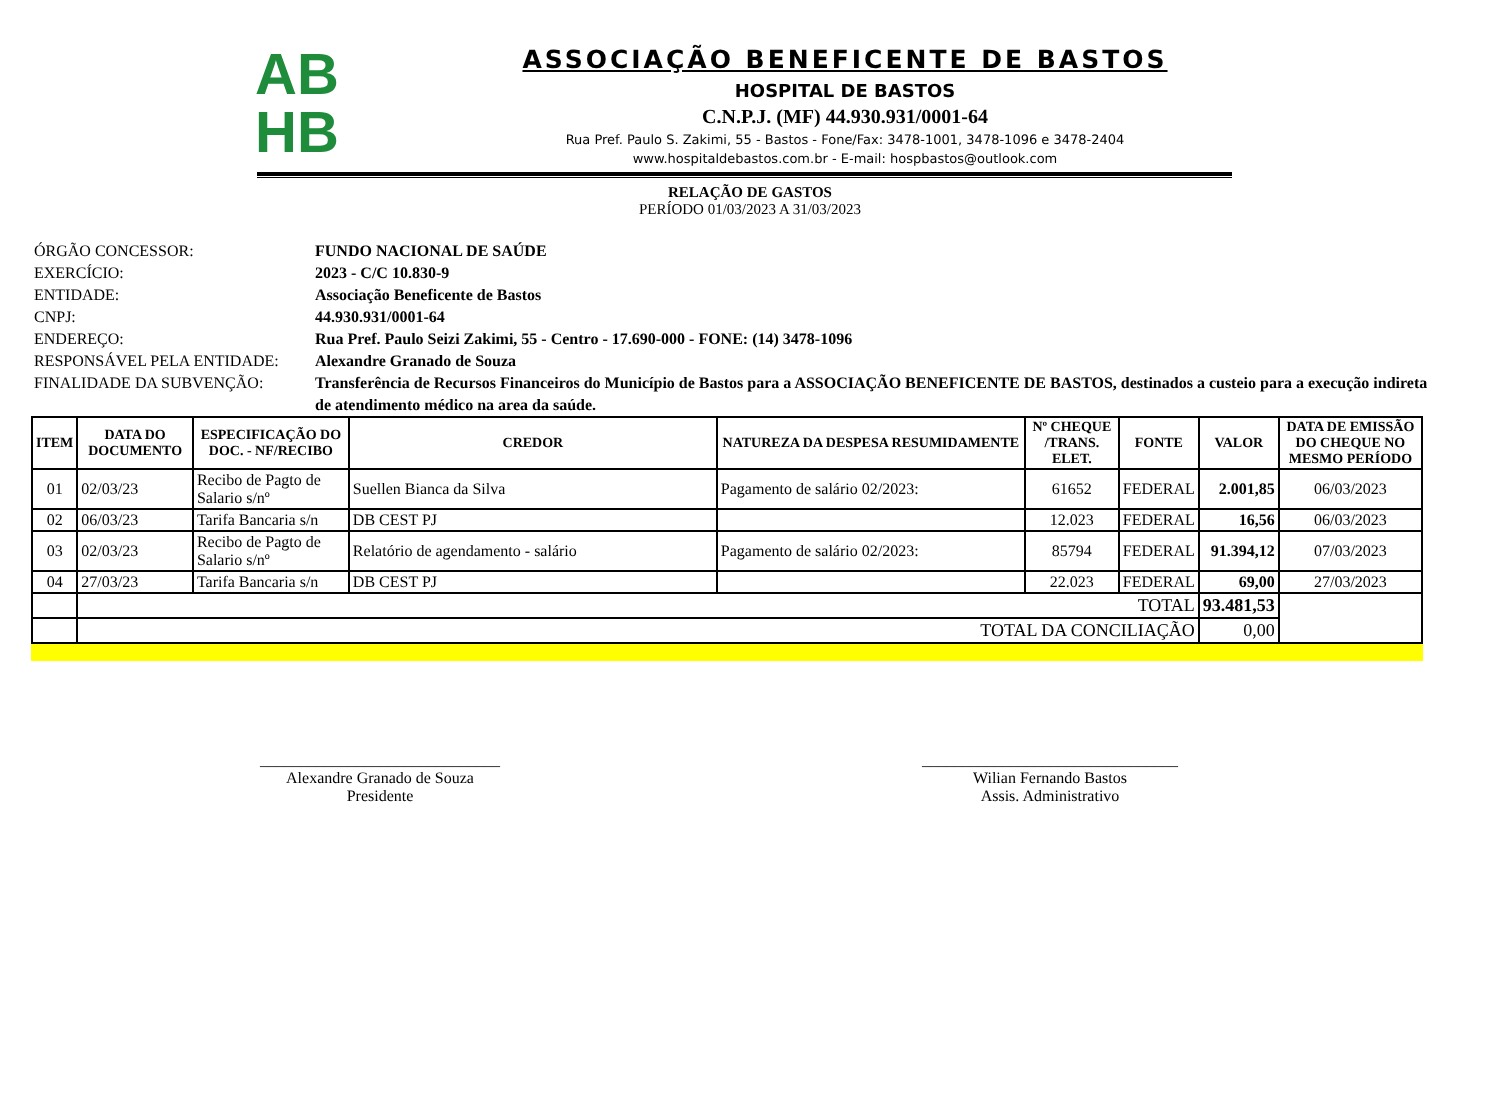AB
HB
ASSOCIAÇÃO BENEFICENTE DE BASTOS
HOSPITAL DE BASTOS
C.N.P.J. (MF) 44.930.931/0001-64
Rua Pref. Paulo S. Zakimi, 55 - Bastos - Fone/Fax: 3478-1001, 3478-1096 e 3478-2404
www.hospitaldebastos.com.br - E-mail: hospbastos@outlook.com
RELAÇÃO DE GASTOS
PERÍODO 01/03/2023 A 31/03/2023
ÓRGÃO CONCESSOR: FUNDO NACIONAL DE SAÚDE
EXERCÍCIO: 2023 - C/C 10.830-9
ENTIDADE: Associação Beneficente de Bastos
CNPJ: 44.930.931/0001-64
ENDEREÇO: Rua Pref. Paulo Seizi Zakimi, 55 - Centro - 17.690-000 - FONE: (14) 3478-1096
RESPONSÁVEL PELA ENTIDADE: Alexandre Granado de Souza
FINALIDADE DA SUBVENÇÃO: Transferência de Recursos Financeiros do Município de Bastos para a ASSOCIAÇÃO BENEFICENTE DE BASTOS, destinados a custeio para a execução indireta de atendimento médico na area da saúde.
| ITEM | DATA DO DOCUMENTO | ESPECIFICAÇÃO DO DOC. - NF/RECIBO | CREDOR | NATUREZA DA DESPESA RESUMIDAMENTE | Nº CHEQUE /TRANS. ELET. | FONTE | VALOR | DATA DE EMISSÃO DO CHEQUE NO MESMO PERÍODO |
| --- | --- | --- | --- | --- | --- | --- | --- | --- |
| 01 | 02/03/23 | Recibo de Pagto de Salario s/nº | Suellen Bianca da Silva | Pagamento de salário 02/2023: | 61652 | FEDERAL | 2.001,85 | 06/03/2023 |
| 02 | 06/03/23 | Tarifa Bancaria s/n | DB CEST PJ | | 12.023 | FEDERAL | 16,56 | 06/03/2023 |
| 03 | 02/03/23 | Recibo de Pagto de Salario s/nº | Relatório de agendamento - salário | Pagamento de salário 02/2023: | 85794 | FEDERAL | 91.394,12 | 07/03/2023 |
| 04 | 27/03/23 | Tarifa Bancaria s/n | DB CEST PJ | | 22.023 | FEDERAL | 69,00 | 27/03/2023 |
| | TOTAL | | | | | | 93.481,53 | |
| | TOTAL DA CONCILIAÇÃO | | | | | | 0,00 | |
______________________________
Alexandre Granado de Souza
Presidente
________________________________
Wilian Fernando Bastos
Assis. Administrativo